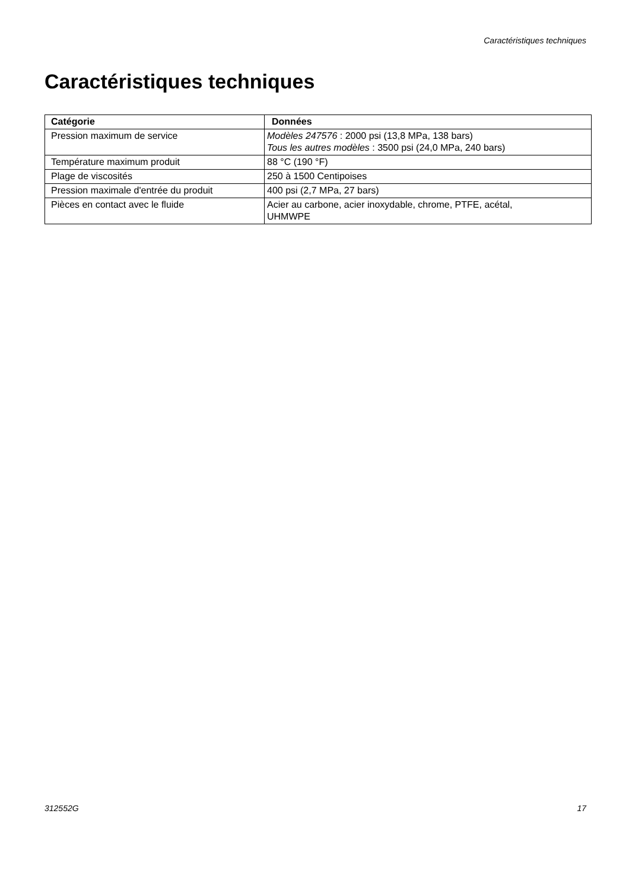Caractéristiques techniques
Caractéristiques techniques
| Catégorie | Données |
| --- | --- |
| Pression maximum de service | Modèles 247576 : 2000 psi (13,8 MPa, 138 bars) Tous les autres modèles : 3500 psi (24,0 MPa, 240 bars) |
| Température maximum produit | 88 °C (190 °F) |
| Plage de viscosités | 250 à 1500 Centipoises |
| Pression maximale d'entrée du produit | 400 psi (2,7 MPa, 27 bars) |
| Pièces en contact avec le fluide | Acier au carbone, acier inoxydable, chrome, PTFE, acétal, UHMWPE |
312552G 17